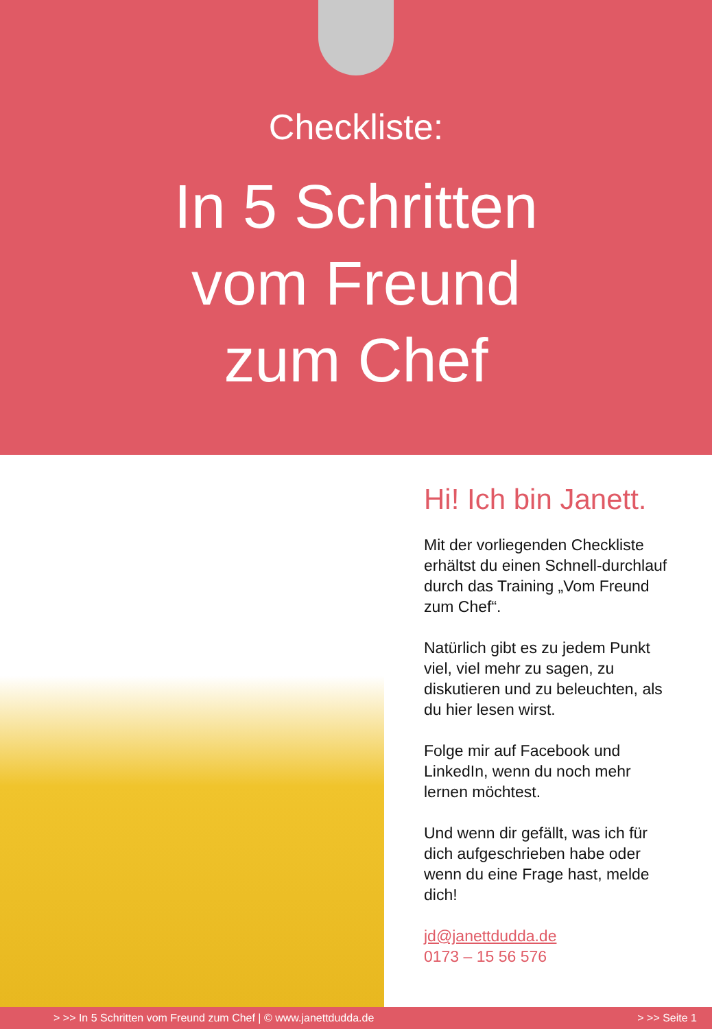Checkliste:
In 5 Schritten
vom Freund
zum Chef
Hi! Ich bin Janett.
Mit der vorliegenden Checkliste erhältst du einen Schnell-durchlauf durch das Training „Vom Freund zum Chef“.
Natürlich gibt es zu jedem Punkt viel, viel mehr zu sagen, zu diskutieren und zu beleuchten, als du hier lesen wirst.
Folge mir auf Facebook und LinkedIn, wenn du noch mehr lernen möchtest.
Und wenn dir gefällt, was ich für dich aufgeschrieben habe oder wenn du eine Frage hast, melde dich!
jd@janettdudda.de
0173 – 15 56 576
> >> In 5 Schritten vom Freund zum Chef | © www.janettdudda.de > >> Seite 1